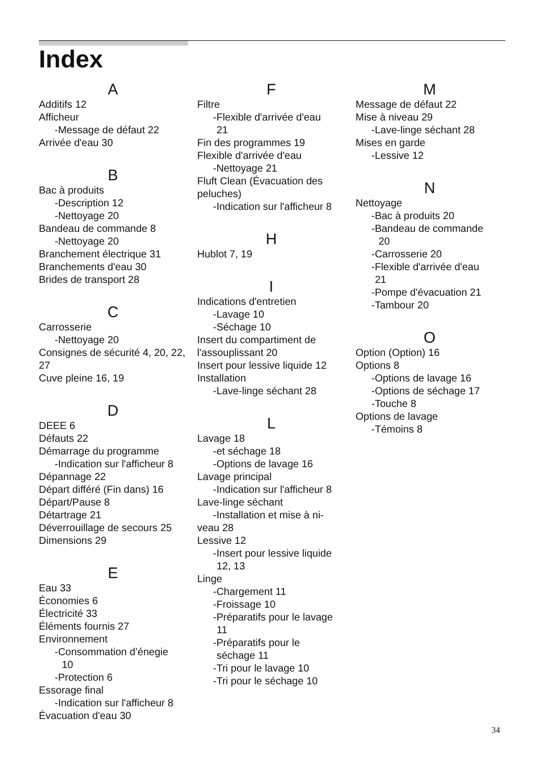Index
A
Additifs 12
Afficheur
-Message de défaut 22
Arrivée d'eau 30
B
Bac à produits
-Description 12
-Nettoyage 20
Bandeau de commande 8
-Nettoyage 20
Branchement électrique 31
Branchements d'eau 30
Brides de transport 28
C
Carrosserie
-Nettoyage 20
Consignes de sécurité 4, 20, 22, 27
Cuve pleine 16, 19
D
DEEE 6
Défauts 22
Démarrage du programme
-Indication sur l'afficheur 8
Dépannage 22
Départ différé (Fin dans) 16
Départ/Pause 8
Détartrage 21
Déverrouillage de secours 25
Dimensions 29
E
Eau 33
Économies 6
Électricité 33
Éléments fournis 27
Environnement
-Consommation d’énegie
10
-Protection 6
Essorage final
-Indication sur l'afficheur 8
Évacuation d'eau 30
F
Filtre
-Flexible d'arrivée d'eau
21
Fin des programmes 19
Flexible d'arrivée d'eau
-Nettoyage 21
Fluft Clean (Évacuation des peluches)
-Indication sur l'afficheur 8
H
Hublot 7, 19
I
Indications d'entretien
-Lavage 10
-Séchage 10
Insert du compartiment de l'assouplissant 20
Insert pour lessive liquide 12
Installation
-Lave-linge séchant 28
L
Lavage 18
-et séchage 18
-Options de lavage 16
Lavage principal
-Indication sur l'afficheur 8
Lave-linge séchant
-Installation et mise à ni-
veau 28
Lessive 12
-Insert pour lessive liquide
12, 13
Linge
-Chargement 11
-Froissage 10
-Préparatifs pour le lavage
11
-Préparatifs pour le
séchage 11
-Tri pour le lavage 10
-Tri pour le séchage 10
M
Message de défaut 22
Mise à niveau 29
-Lave-linge séchant 28
Mises en garde
-Lessive 12
N
Nettoyage
-Bac à produits 20
-Bandeau de commande
20
-Carrosserie 20
-Flexible d'arrivée d'eau
21
-Pompe d'évacuation 21
-Tambour 20
O
Option (Option) 16
Options 8
-Options de lavage 16
-Options de séchage 17
-Touche 8
Options de lavage
-Témoins 8
34